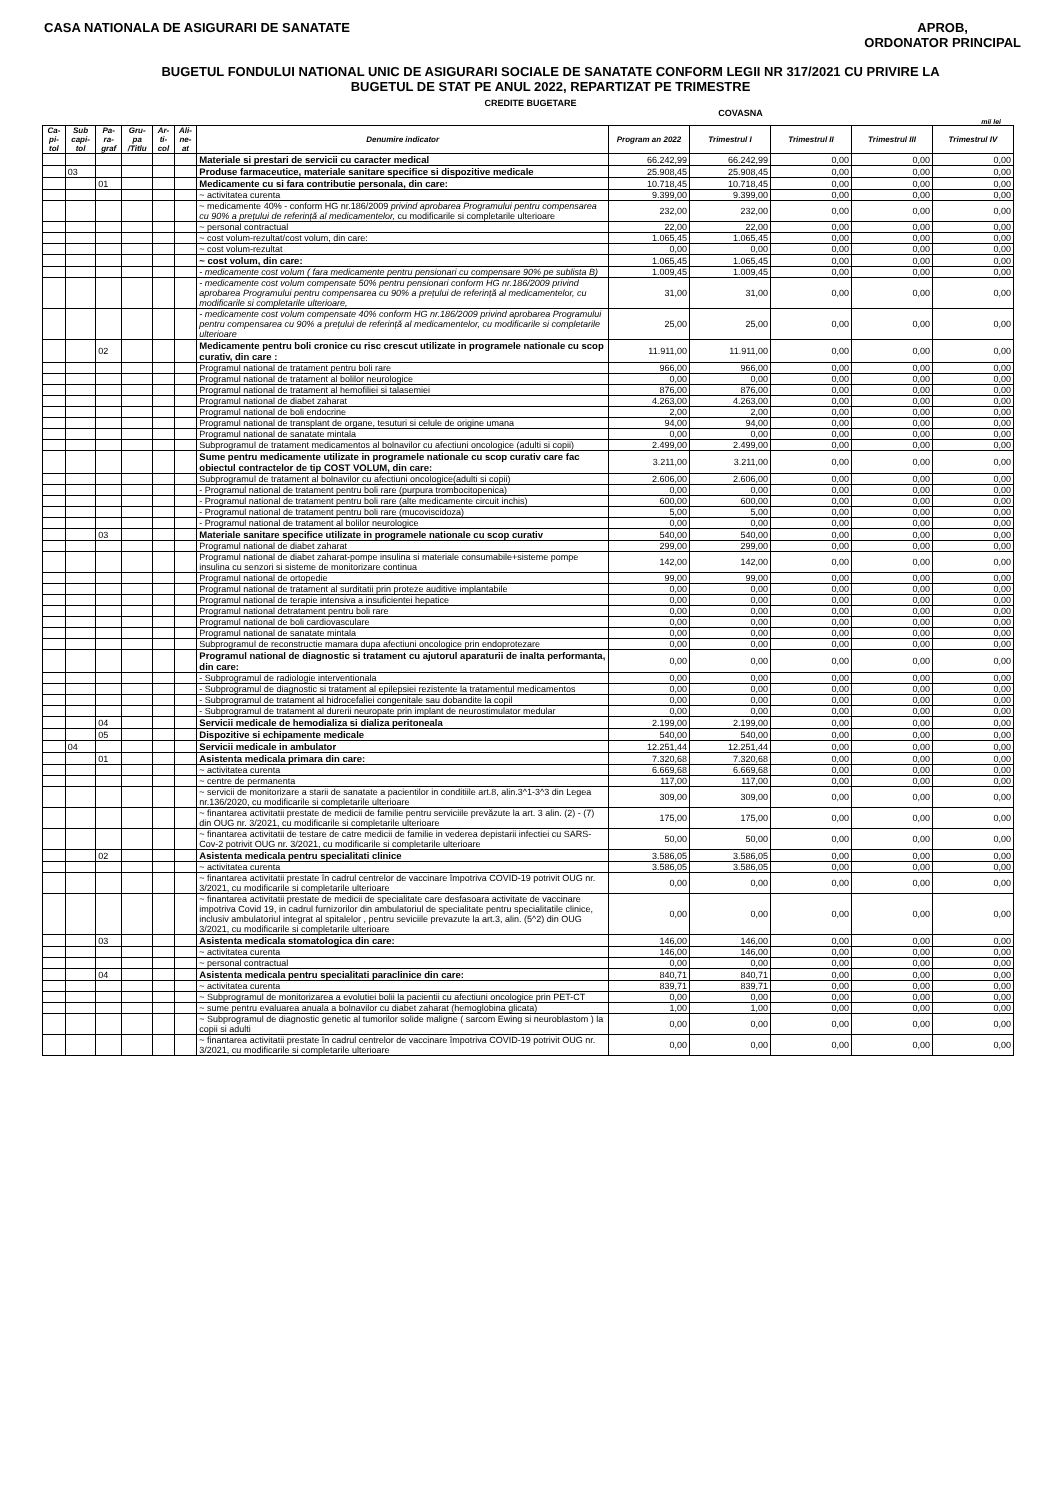CASA NATIONALA DE ASIGURARI DE SANATATE
APROB,
ORDONATOR PRINCIPAL
BUGETUL FONDULUI NATIONAL UNIC DE ASIGURARI SOCIALE DE SANATATE CONFORM LEGII NR 317/2021 CU PRIVIRE LA
BUGETUL DE STAT PE ANUL 2022, REPARTIZAT PE TRIMESTRE
CREDITE BUGETARE
COVASNA
mii lei
| Ca-pi-tol | Sub capi-tol | Pa-ra-graf | Gru-pa /Titlu | Ar-ti-col | Ali-ne-at | Denumire indicator | Program an 2022 | Trimestrul I | Trimestrul II | Trimestrul III | Trimestrul IV |
| --- | --- | --- | --- | --- | --- | --- | --- | --- | --- | --- | --- |
| | | | | | | Materiale si prestari de servicii cu caracter medical | 66.242,99 | 66.242,99 | 0,00 | 0,00 | 0,00 |
| | 03 | | | | | Produse farmaceutice, materiale sanitare specifice si dispozitive medicale | 25.908,45 | 25.908,45 | 0,00 | 0,00 | 0,00 |
| | | 01 | | | | Medicamente cu si fara contributie personala, din care: | 10.718,45 | 10.718,45 | 0,00 | 0,00 | 0,00 |
| | | | | | | ~ activitatea curenta | 9.399,00 | 9.399,00 | 0,00 | 0,00 | 0,00 |
| | | | | | | ~ medicamente 40% - conform HG nr.186/2009 privind aprobarea Programului pentru compensarea cu 90% a prețului de referință al medicamentelor, cu modificarile si completarile ulterioare | 232,00 | 232,00 | 0,00 | 0,00 | 0,00 |
| | | | | | | ~ personal contractual | 22,00 | 22,00 | 0,00 | 0,00 | 0,00 |
| | | | | | | ~ cost volum-rezultat/cost volum, din care: | 1.065,45 | 1.065,45 | 0,00 | 0,00 | 0,00 |
| | | | | | | ~ cost volum-rezultat | 0,00 | 0,00 | 0,00 | 0,00 | 0,00 |
| | | | | | | ~ cost volum, din care: | 1.065,45 | 1.065,45 | 0,00 | 0,00 | 0,00 |
| | | | | | | - medicamente cost volum ( fara medicamente pentru pensionari cu compensare 90% pe sublista B) | 1.009,45 | 1.009,45 | 0,00 | 0,00 | 0,00 |
| | | | | | | - medicamente cost volum compensate 50% pentru pensionari conform HG nr.186/2009 privind aprobarea Programului pentru compensarea cu 90% a prețului de referință al medicamentelor, cu modificarile si completarile ulterioare, | 31,00 | 31,00 | 0,00 | 0,00 | 0,00 |
| | | | | | | - medicamente cost volum compensate 40% conform HG nr.186/2009 privind aprobarea Programului pentru compensarea cu 90% a prețului de referință al medicamentelor, cu modificarile si completarile ulterioare | 25,00 | 25,00 | 0,00 | 0,00 | 0,00 |
| | | 02 | | | | Medicamente pentru boli cronice cu risc crescut utilizate in programele nationale cu scop curativ, din care : | 11.911,00 | 11.911,00 | 0,00 | 0,00 | 0,00 |
| | | | | | | Programul national de tratament pentru boli rare | 966,00 | 966,00 | 0,00 | 0,00 | 0,00 |
| | | | | | | Programul national de tratament al bolilor neurologice | 0,00 | 0,00 | 0,00 | 0,00 | 0,00 |
| | | | | | | Programul national de tratament al hemofiliei si talasemiei | 876,00 | 876,00 | 0,00 | 0,00 | 0,00 |
| | | | | | | Programul national de diabet zaharat | 4.263,00 | 4.263,00 | 0,00 | 0,00 | 0,00 |
| | | | | | | Programul national de boli endocrine | 2,00 | 2,00 | 0,00 | 0,00 | 0,00 |
| | | | | | | Programul national de transplant de organe, tesuturi si celule de origine umana | 94,00 | 94,00 | 0,00 | 0,00 | 0,00 |
| | | | | | | Programul national de sanatate mintala | 0,00 | 0,00 | 0,00 | 0,00 | 0,00 |
| | | | | | | Subprogramul de tratament medicamentos al bolnavilor cu afectiuni oncologice (adulti si copii) | 2.499,00 | 2.499,00 | 0,00 | 0,00 | 0,00 |
| | | | | | | Sume pentru medicamente utilizate in programele nationale cu scop curativ care fac obiectul contractelor de tip COST VOLUM, din care: | 3.211,00 | 3.211,00 | 0,00 | 0,00 | 0,00 |
| | | | | | | Subprogramul de tratament al bolnavilor cu afectiuni oncologice(adulti si copii) | 2.606,00 | 2.606,00 | 0,00 | 0,00 | 0,00 |
| | | | | | | - Programul national de tratament pentru boli rare (purpura trombocitopenica) | 0,00 | 0,00 | 0,00 | 0,00 | 0,00 |
| | | | | | | - Programul national de tratament pentru boli rare (alte medicamente circuit inchis) | 600,00 | 600,00 | 0,00 | 0,00 | 0,00 |
| | | | | | | - Programul national de tratament pentru boli rare (mucoviscidoza) | 5,00 | 5,00 | 0,00 | 0,00 | 0,00 |
| | | | | | | - Programul national de tratament al bolilor neurologice | 0,00 | 0,00 | 0,00 | 0,00 | 0,00 |
| | | 03 | | | | Materiale sanitare specifice utilizate in programele nationale cu scop curativ | 540,00 | 540,00 | 0,00 | 0,00 | 0,00 |
| | | | | | | Programul national de diabet zaharat | 299,00 | 299,00 | 0,00 | 0,00 | 0,00 |
| | | | | | | Programul national de diabet zaharat-pompe insulina si materiale consumabile+sisteme pompe insulina cu senzori si sisteme de monitorizare continua | 142,00 | 142,00 | 0,00 | 0,00 | 0,00 |
| | | | | | | Programul national de ortopedie | 99,00 | 99,00 | 0,00 | 0,00 | 0,00 |
| | | | | | | Programul national de tratament al surditatii prin proteze auditive implantabile | 0,00 | 0,00 | 0,00 | 0,00 | 0,00 |
| | | | | | | Programul national de terapie intensiva a insuficientei hepatice | 0,00 | 0,00 | 0,00 | 0,00 | 0,00 |
| | | | | | | Programul national detratament pentru boli rare | 0,00 | 0,00 | 0,00 | 0,00 | 0,00 |
| | | | | | | Programul national de boli cardiovasculare | 0,00 | 0,00 | 0,00 | 0,00 | 0,00 |
| | | | | | | Programul national de sanatate mintala | 0,00 | 0,00 | 0,00 | 0,00 | 0,00 |
| | | | | | | Subprogramul de reconstructie mamara dupa afectiuni oncologice prin endoprotezare | 0,00 | 0,00 | 0,00 | 0,00 | 0,00 |
| | | | | | | Programul national de diagnostic si tratament cu ajutorul aparaturii de inalta performanta, din care: | 0,00 | 0,00 | 0,00 | 0,00 | 0,00 |
| | | | | | | - Subprogramul de radiologie interventionala | 0,00 | 0,00 | 0,00 | 0,00 | 0,00 |
| | | | | | | - Subprogramul de diagnostic si tratament al epilepsiei rezistente la tratamentul medicamentos | 0,00 | 0,00 | 0,00 | 0,00 | 0,00 |
| | | | | | | - Subprogramul de tratament al hidrocefaliei congenitale sau dobandite la copil | 0,00 | 0,00 | 0,00 | 0,00 | 0,00 |
| | | | | | | - Subprogramul de tratament al durerii neuropate prin implant de neurostimulator medular | 0,00 | 0,00 | 0,00 | 0,00 | 0,00 |
| | | 04 | | | | Servicii medicale de hemodializa si dializa peritoneala | 2.199,00 | 2.199,00 | 0,00 | 0,00 | 0,00 |
| | | 05 | | | | Dispozitive si echipamente medicale | 540,00 | 540,00 | 0,00 | 0,00 | 0,00 |
| | 04 | | | | | Servicii medicale in ambulator | 12.251,44 | 12.251,44 | 0,00 | 0,00 | 0,00 |
| | | 01 | | | | Asistenta medicala primara din care: | 7.320,68 | 7.320,68 | 0,00 | 0,00 | 0,00 |
| | | | | | | ~ activitatea curenta | 6.669,68 | 6.669,68 | 0,00 | 0,00 | 0,00 |
| | | | | | | ~ centre de permanenta | 117,00 | 117,00 | 0,00 | 0,00 | 0,00 |
| | | | | | | ~ servicii de monitorizare a starii de sanatate a pacientilor in conditiile art.8, alin.3^1-3^3 din Legea nr.136/2020, cu modificarile si completarile ulterioare | 309,00 | 309,00 | 0,00 | 0,00 | 0,00 |
| | | | | | | ~ finantarea activitatii prestate de medicii de familie pentru serviciile prevăzute la art. 3 alin. (2) - (7) din OUG nr. 3/2021, cu modificarile si completarile ulterioare | 175,00 | 175,00 | 0,00 | 0,00 | 0,00 |
| | | | | | | ~ finantarea activitatii de testare de catre medicii de familie in vederea depistarii infectiei cu SARS-Cov-2 potrivit OUG nr. 3/2021, cu modificarile si completarile ulterioare | 50,00 | 50,00 | 0,00 | 0,00 | 0,00 |
| | | 02 | | | | Asistenta medicala pentru specialitati clinice | 3.586,05 | 3.586,05 | 0,00 | 0,00 | 0,00 |
| | | | | | | ~ activitatea curenta | 3.586,05 | 3.586,05 | 0,00 | 0,00 | 0,00 |
| | | | | | | ~ finantarea activitatii prestate în cadrul centrelor de vaccinare împotriva COVID-19 potrivit OUG nr. 3/2021, cu modificarile si completarile ulterioare | 0,00 | 0,00 | 0,00 | 0,00 | 0,00 |
| | | | | | | ~ finantarea activitatii prestate de medicii de specialitate care desfasoara activitate de vaccinare impotriva Covid 19, in cadrul furnizorilor din ambulatoriul de specialitate pentru specialitatile clinice, inclusiv ambulatoriul integrat al spitalelor , pentru seviciile prevazute la art.3, alin. (5^2) din OUG 3/2021, cu modificarile si completarile ulterioare | 0,00 | 0,00 | 0,00 | 0,00 | 0,00 |
| | | 03 | | | | Asistenta medicala stomatologica din care: | 146,00 | 146,00 | 0,00 | 0,00 | 0,00 |
| | | | | | | ~ activitatea curenta | 146,00 | 146,00 | 0,00 | 0,00 | 0,00 |
| | | | | | | ~ personal contractual | 0,00 | 0,00 | 0,00 | 0,00 | 0,00 |
| | | 04 | | | | Asistenta medicala pentru specialitati paraclinice din care: | 840,71 | 840,71 | 0,00 | 0,00 | 0,00 |
| | | | | | | ~ activitatea curenta | 839,71 | 839,71 | 0,00 | 0,00 | 0,00 |
| | | | | | | ~ Subprogramul de monitorizarea a evolutiei bolii la pacientii cu afectiuni oncologice prin PET-CT | 0,00 | 0,00 | 0,00 | 0,00 | 0,00 |
| | | | | | | ~ sume pentru evaluarea anuala a bolnavilor cu diabet zaharat (hemoglobina glicata) | 1,00 | 1,00 | 0,00 | 0,00 | 0,00 |
| | | | | | | ~ Subprogramul de diagnostic genetic al tumorilor solide maligne ( sarcom Ewing si neuroblastom ) la copii si adulti | 0,00 | 0,00 | 0,00 | 0,00 | 0,00 |
| | | | | | | ~ finantarea activitatii prestate în cadrul centrelor de vaccinare împotriva COVID-19 potrivit OUG nr. 3/2021, cu modificarile si completarile ulterioare | 0,00 | 0,00 | 0,00 | 0,00 | 0,00 |